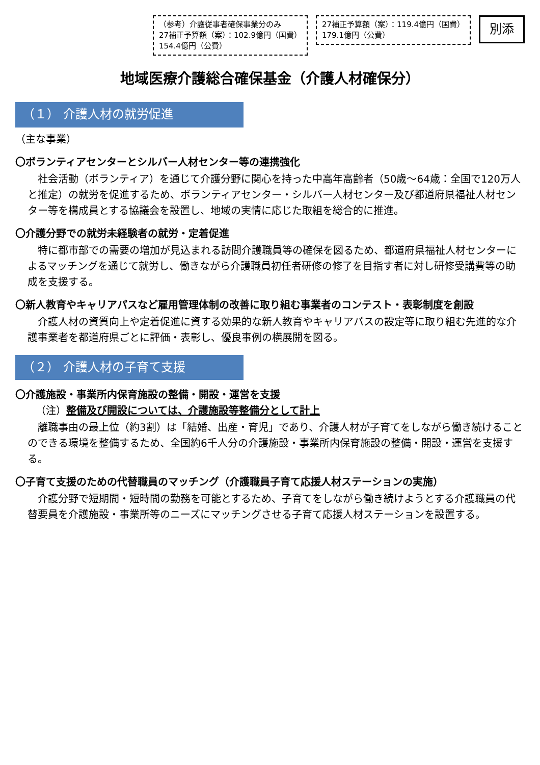（参考）介護従事者確保事業分のみ
27補正予算額（案）：102.9億円（国費）
154.4億円（公費）
27補正予算額（案）：119.4億円（国費）
179.1億円（公費）
別添
地域医療介護総合確保基金（介護人材確保分）
（１） 介護人材の就労促進
（主な事業）
〇ボランティアセンターとシルバー人材センター等の連携強化
社会活動（ボランティア）を通じて介護分野に関心を持った中高年高齢者（50歳～64歳：全国で120万人と推定）の就労を促進するため、ボランティアセンター・シルバー人材センター及び都道府県福祉人材センター等を構成員とする協議会を設置し、地域の実情に応じた取組を総合的に推進。
〇介護分野での就労未経験者の就労・定着促進
特に都市部での需要の増加が見込まれる訪問介護職員等の確保を図るため、都道府県福祉人材センターによるマッチングを通じて就労し、働きながら介護職員初任者研修の修了を目指す者に対し研修受講費等の助成を支援する。
〇新人教育やキャリアパスなど雇用管理体制の改善に取り組む事業者のコンテスト・表彰制度を創設
介護人材の資質向上や定着促進に資する効果的な新人教育やキャリアパスの設定等に取り組む先進的な介護事業者を都道府県ごとに評価・表彰し、優良事例の横展開を図る。
（２） 介護人材の子育て支援
〇介護施設・事業所内保育施設の整備・開設・運営を支援
（注）整備及び開設については、介護施設等整備分として計上
離職事由の最上位（約3割）は「結婚、出産・育児」であり、介護人材が子育てをしながら働き続けることのできる環境を整備するため、全国約6千人分の介護施設・事業所内保育施設の整備・開設・運営を支援する。
〇子育て支援のための代替職員のマッチング（介護職員子育て応援人材ステーションの実施）
介護分野で短期間・短時間の勤務を可能とするため、子育てをしながら働き続けようとする介護職員の代替要員を介護施設・事業所等のニーズにマッチングさせる子育て応援人材ステーションを設置する。